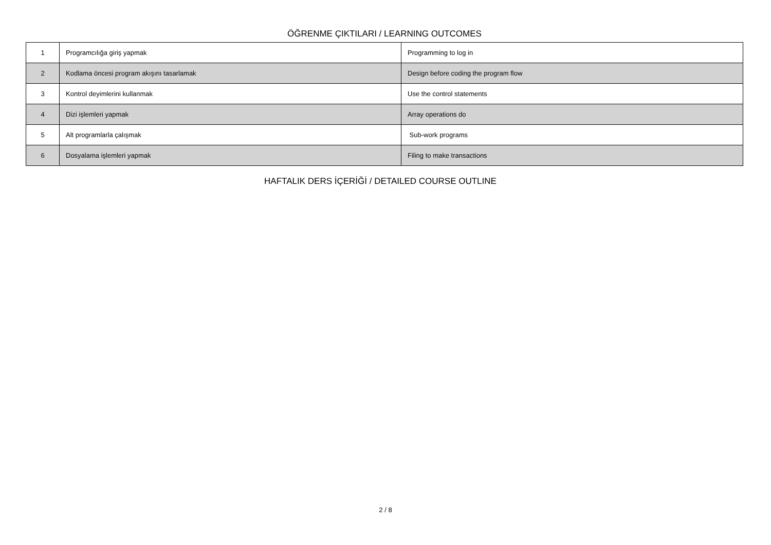ÖĞRENME ÇIKTILARI / LEARNING OUTCOMES
| 1 | Programcılığa giriş yapmak | Programming to log in |
| 2 | Kodlama öncesi program akışını tasarlamak | Design before coding the program flow |
| 3 | Kontrol deyimlerini kullanmak | Use the control statements |
| 4 | Dizi işlemleri yapmak | Array operations do |
| 5 | Alt programlarla çalışmak | Sub-work programs |
| 6 | Dosyalama işlemleri yapmak | Filing to make transactions |
HAFTALIK DERS İÇERİĞİ / DETAILED COURSE OUTLINE
2 / 8